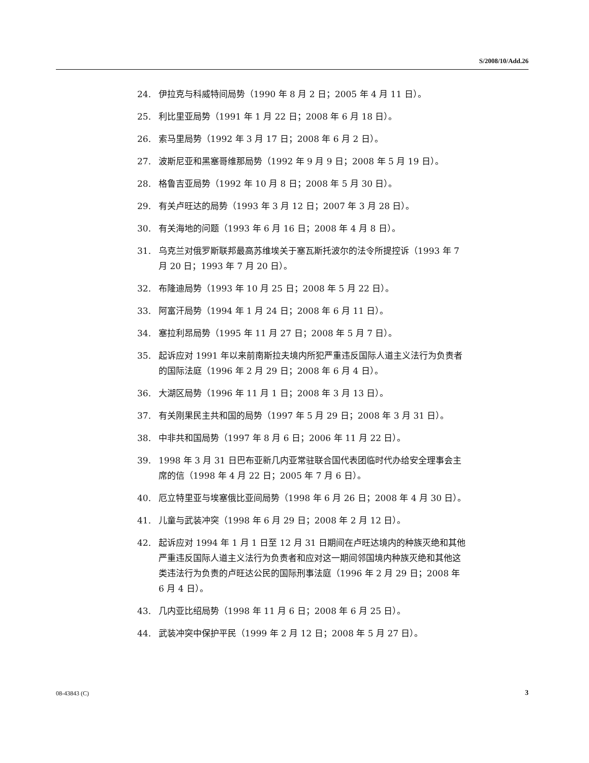S/2008/10/Add.26
24. 伊拉克与科威特间局势（1990 年 8 月 2 日；2005 年 4 月 11 日）。
25. 利比里亚局势（1991 年 1 月 22 日；2008 年 6 月 18 日）。
26. 索马里局势（1992 年 3 月 17 日；2008 年 6 月 2 日）。
27. 波斯尼亚和黑塞哥维那局势（1992 年 9 月 9 日；2008 年 5 月 19 日）。
28. 格鲁吉亚局势（1992 年 10 月 8 日；2008 年 5 月 30 日）。
29. 有关卢旺达的局势（1993 年 3 月 12 日；2007 年 3 月 28 日）。
30. 有关海地的问题（1993 年 6 月 16 日；2008 年 4 月 8 日）。
31. 乌克兰对俄罗斯联邦最高苏维埃关于塞瓦斯托波尔的法令所提控诉（1993 年 7 月 20 日；1993 年 7 月 20 日）。
32. 布隆迪局势（1993 年 10 月 25 日；2008 年 5 月 22 日）。
33. 阿富汗局势（1994 年 1 月 24 日；2008 年 6 月 11 日）。
34. 塞拉利昂局势（1995 年 11 月 27 日；2008 年 5 月 7 日）。
35. 起诉应对 1991 年以来前南斯拉夫境内所犯严重违反国际人道主义法行为负责者的国际法庭（1996 年 2 月 29 日；2008 年 6 月 4 日）。
36. 大湖区局势（1996 年 11 月 1 日；2008 年 3 月 13 日）。
37. 有关刚果民主共和国的局势（1997 年 5 月 29 日；2008 年 3 月 31 日）。
38. 中非共和国局势（1997 年 8 月 6 日；2006 年 11 月 22 日）。
39. 1998 年 3 月 31 日巴布亚新几内亚常驻联合国代表团临时代办给安全理事会主席的信（1998 年 4 月 22 日；2005 年 7 月 6 日）。
40. 厄立特里亚与埃塞俄比亚间局势（1998 年 6 月 26 日；2008 年 4 月 30 日）。
41. 儿童与武装冲突（1998 年 6 月 29 日；2008 年 2 月 12 日）。
42. 起诉应对 1994 年 1 月 1 日至 12 月 31 日期间在卢旺达境内的种族灭绝和其他严重违反国际人道主义法行为负责者和应对这一期间邻国境内种族灭绝和其他这类违法行为负责的卢旺达公民的国际刑事法庭（1996 年 2 月 29 日；2008 年 6 月 4 日）。
43. 几内亚比绍局势（1998 年 11 月 6 日；2008 年 6 月 25 日）。
44. 武装冲突中保护平民（1999 年 2 月 12 日；2008 年 5 月 27 日）。
08-43843 (C) 3